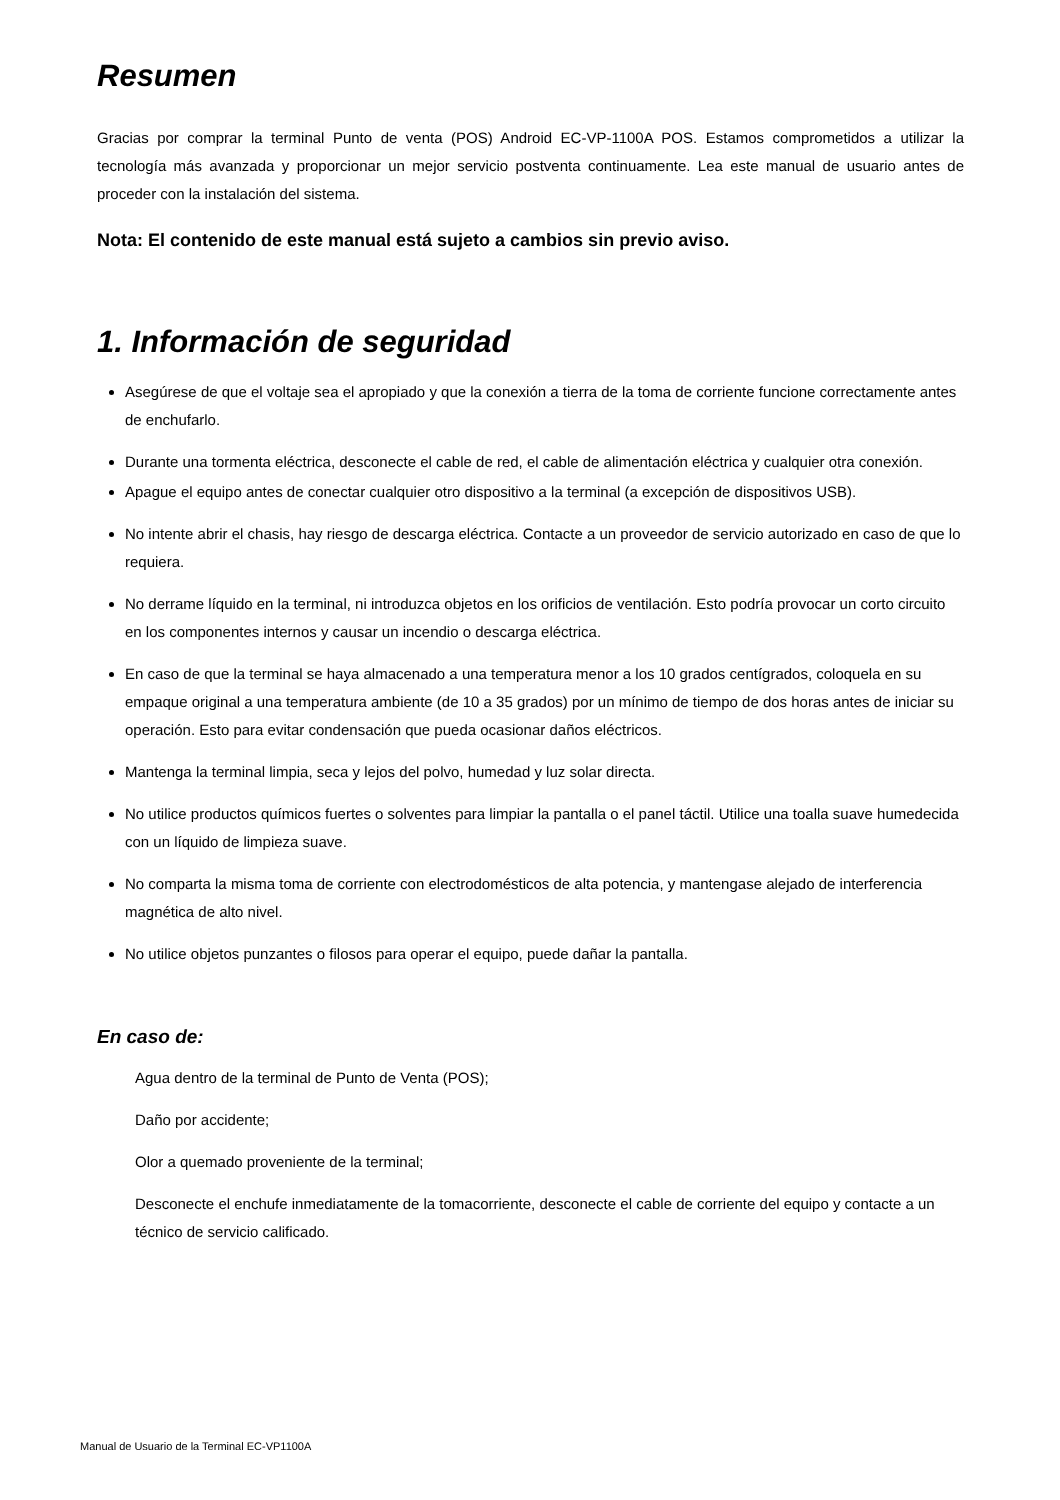Resumen
Gracias por comprar la terminal Punto de venta (POS) Android EC-VP-1100A POS. Estamos comprometidos a utilizar la tecnología más avanzada y proporcionar un mejor servicio postventa continuamente. Lea este manual de usuario antes de proceder con la instalación del sistema.
Nota: El contenido de este manual está sujeto a cambios sin previo aviso.
1. Información de seguridad
Asegúrese de que el voltaje sea el apropiado y que la conexión a tierra de la toma de corriente funcione correctamente antes de enchufarlo.
Durante una tormenta eléctrica, desconecte el cable de red, el cable de alimentación eléctrica y cualquier otra conexión.
Apague el equipo antes de conectar cualquier otro dispositivo a la terminal (a excepción de dispositivos USB).
No intente abrir el chasis, hay riesgo de descarga eléctrica. Contacte a un proveedor de servicio autorizado en caso de que lo requiera.
No derrame líquido en la terminal, ni introduzca objetos en los orificios de ventilación. Esto podría provocar un corto circuito en los componentes internos y causar un incendio o descarga eléctrica.
En caso de que la terminal se haya almacenado a una temperatura menor a los 10 grados centígrados, coloquela en su empaque original a una temperatura ambiente (de 10 a 35 grados) por un mínimo de tiempo de dos horas antes de iniciar su operación. Esto para evitar condensación que pueda ocasionar daños eléctricos.
Mantenga la terminal limpia, seca y lejos del polvo, humedad y luz solar directa.
No utilice productos químicos fuertes o solventes para limpiar la pantalla o el panel táctil. Utilice una toalla suave humedecida con un líquido de limpieza suave.
No comparta la misma toma de corriente con electrodomésticos de alta potencia, y mantengase alejado de interferencia magnética de alto nivel.
No utilice objetos punzantes o filosos para operar el equipo, puede dañar la pantalla.
En caso de:
Agua dentro de la terminal de Punto de Venta (POS);
Daño por accidente;
Olor a quemado proveniente de la terminal;
Desconecte el enchufe inmediatamente de la tomacorriente, desconecte el cable de corriente del equipo y contacte a un técnico de servicio calificado.
Manual de Usuario de la Terminal EC-VP1100A